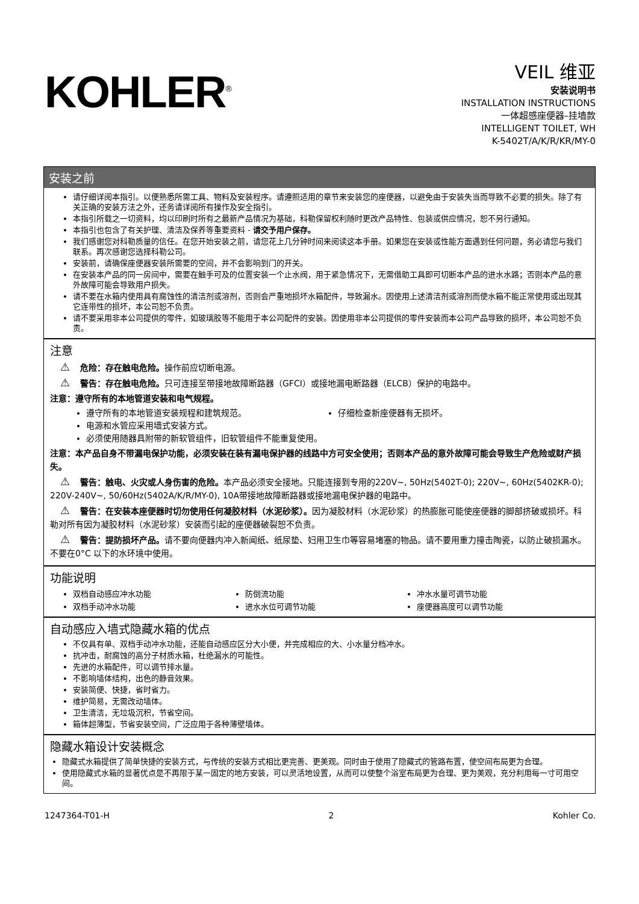KOHLER<sup>®</sup>
VEIL 维亚
安装说明书
INSTALLATION INSTRUCTIONS
一体超感座便器–挂墙款
INTELLIGENT TOILET, WH
K-5402T/A/K/R/KR/MY-0
安装之前
请仔细详阅本指引。以便熟悉所需工具、物料及安装程序。请遵照适用的章节来安装您的座便器，以避免由于安装失当而导致不必要的损失。除了有关正确的安装方法之外，还务请详阅所有操作及安全指引。
本指引所载之一切资料，均以印刷时所有之最新产品情况为基础，科勒保留权利随时更改产品特性、包装或供应情况，恕不另行通知。
本指引也包含了有关护理、清洁及保养等重要资料 - 请交予用户保存。
我们感谢您对科勒质量的信任。在您开始安装之前，请您花上几分钟时间来阅读这本手册。如果您在安装或性能方面遇到任何问题，务必请您与我们联系。再次感谢您选择科勒公司。
安装前，请确保座便器安装所需要的空间，并不会影响到门的开关。
在安装本产品的同一房间中，需要在触手可及的位置安装一个止水阀，用于紧急情况下，无需借助工具即可切断本产品的进水水路；否则本产品的意外故障可能会导致用户损失。
请不要在水箱内使用具有腐蚀性的清洁剂或溶剂，否则会严重地损坏水箱配件，导致漏水。因使用上述清洁剂或溶剂而使水箱不能正常使用或出现其它连带性的损坏，本公司恕不负责。
请不要采用非本公司提供的零件，如玻璃胶等不能用于本公司配件的安装。因使用非本公司提供的零件安装而本公司产品导致的损坏，本公司恕不负责。
注意
⚠ 危险：存在触电危险。操作前应切断电源。
⚠ 警告：存在触电危险。只可连接至带接地故障断路器（GFCI）或接地漏电断路器（ELCB）保护的电路中。
注意：遵守所有的本地管道安装和电气规程。
遵守所有的本地管道安装规程和建筑规范。
仔细检查新座便器有无损坏。
电源和水管应采用墙式安装方式。
必须使用随器具附带的新软管组件，旧软管组件不能重复使用。
注意：本产品自身不带漏电保护功能，必须安装在装有漏电保护器的线路中方可安全使用；否则本产品的意外故障可能会导致生产危险或财产损失。
⚠ 警告：触电、火灾或人身伤害的危险。本产品必须安全接地。只能连接到专用的220V~, 50Hz(5402T-0); 220V~, 60Hz(5402KR-0); 220V-240V~, 50/60Hz(5402A/K/R/MY-0), 10A带接地故障断路器或接地漏电保护器的电路中。
⚠ 警告：在安装本座便器时切勿使用任何凝胶材料（水泥砂浆）。因为凝胶材料（水泥砂浆）的热膨胀可能使座便器的脚部挤破或损坏。科勒对所有因为凝胶材料（水泥砂浆）安装而引起的座便器破裂恕不负责。
⚠ 警告：提防损坏产品。请不要向便器内冲入新闻纸、纸尿垫、妇用卫生巾等容易堵塞的物品。请不要用重力撞击陶瓷，以防止破损漏水。不要在0°C 以下的水环境中使用。
功能说明
双档自动感应冲水功能
防倒流功能
冲水水量可调节功能
双档手动冲水功能
进水水位可调节功能
座便器高度可以调节功能
自动感应入墙式隐藏水箱的优点
不仅具有单、双档手动冲水功能，还能自动感应区分大小便，并完成相应的大、小水量分档冲水。
抗冲击，耐腐蚀的高分子材质水箱，杜绝漏水的可能性。
先进的水箱配件，可以调节排水量。
不影响墙体结构，出色的静音效果。
安装简便、快捷，省时省力。
维护简易，无需改动墙体。
卫生清洁，无垃圾沉积，节省空间。
箱体超薄型，节省安装空间，广泛应用于各种薄壁墙体。
隐藏水箱设计安装概念
隐藏式水箱提供了简单快捷的安装方式，与传统的安装方式相比更完善、更美观。同时由于使用了隐藏式的管路布置，使空间布局更为合理。
使用隐藏式水箱的显著优点是不再限于某一固定的地方安装，可以灵活地设置，从而可以使整个浴室布局更为合理、更为美观，充分利用每一寸可用空间。
1247364-T01-H 2 Kohler Co.